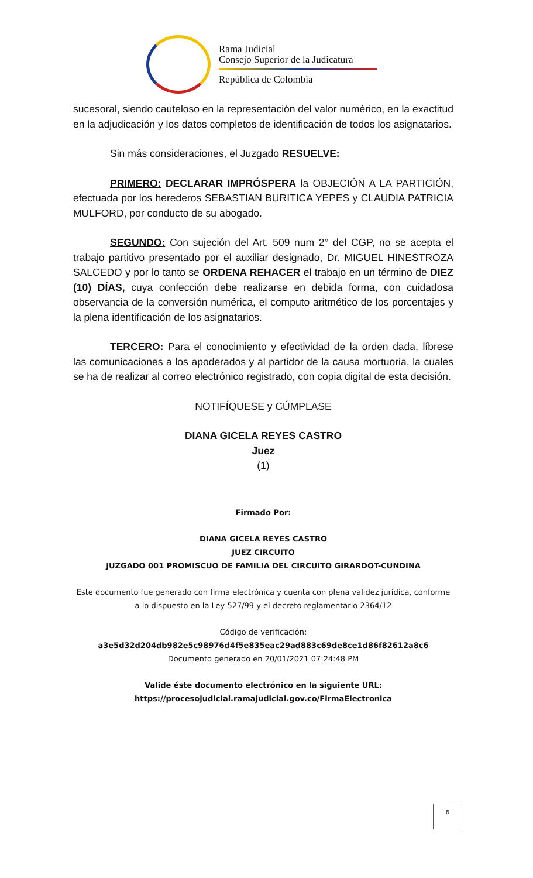Rama Judicial
Consejo Superior de la Judicatura
República de Colombia
sucesoral, siendo cauteloso en la representación del valor numérico, en la exactitud en la adjudicación y los datos completos de identificación de todos los asignatarios.
Sin más consideraciones, el Juzgado RESUELVE:
PRIMERO: DECLARAR IMPRÓSPERA la OBJECIÓN A LA PARTICIÓN, efectuada por los herederos SEBASTIAN BURITICA YEPES y CLAUDIA PATRICIA MULFORD, por conducto de su abogado.
SEGUNDO: Con sujeción del Art. 509 num 2° del CGP, no se acepta el trabajo partitivo presentado por el auxiliar designado, Dr. MIGUEL HINESTROZA SALCEDO y por lo tanto se ORDENA REHACER el trabajo en un término de DIEZ (10) DÍAS, cuya confección debe realizarse en debida forma, con cuidadosa observancia de la conversión numérica, el computo aritmético de los porcentajes y la plena identificación de los asignatarios.
TERCERO: Para el conocimiento y efectividad de la orden dada, líbrese las comunicaciones a los apoderados y al partidor de la causa mortuoria, la cuales se ha de realizar al correo electrónico registrado, con copia digital de esta decisión.
NOTIFÍQUESE y CÚMPLASE
DIANA GICELA REYES CASTRO
Juez
(1)
Firmado Por:
DIANA GICELA REYES CASTRO
JUEZ CIRCUITO
JUZGADO 001 PROMISCUO DE FAMILIA DEL CIRCUITO GIRARDOT-CUNDINA
Este documento fue generado con firma electrónica y cuenta con plena validez jurídica, conforme a lo dispuesto en la Ley 527/99 y el decreto reglamentario 2364/12
Código de verificación:
a3e5d32d204db982e5c98976d4f5e835eac29ad883c69de8ce1d86f82612a8c6
Documento generado en 20/01/2021 07:24:48 PM
Valide éste documento electrónico en la siguiente URL:
https://procesojudicial.ramajudicial.gov.co/FirmaElectronica
6